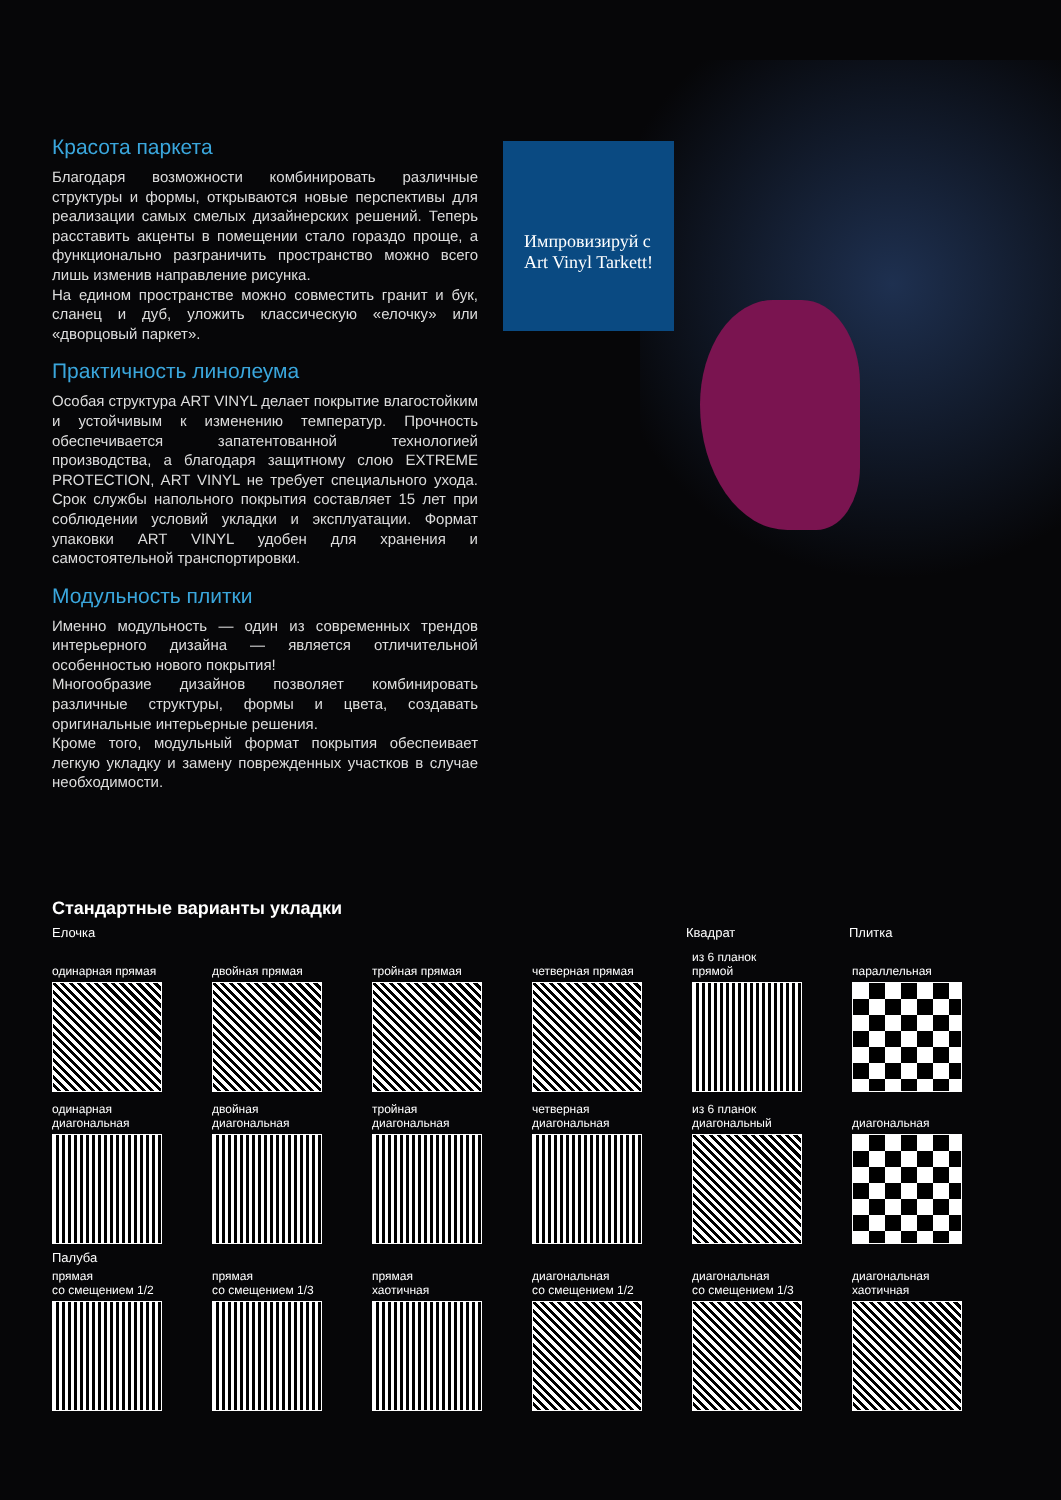Красота паркета
Благодаря возможности комбинировать различные структуры и формы, открываются новые перспективы для реализации самых смелых дизайнерских решений. Теперь расставить акценты в помещении стало гораздо проще, а функционально разграничить пространство можно всего лишь изменив направление рисунка.
На едином пространстве можно совместить гранит и бук, сланец и дуб, уложить классическую «елочку» или «дворцовый паркет».
Практичность линолеума
Особая структура ART VINYL делает покрытие влагостойким и устойчивым к изменению температур. Прочность обеспечивается запатентованной технологией производства, а благодаря защитному слою EXTREME PROTECTION, ART VINYL не требует специального ухода. Срок службы напольного покрытия составляет 15 лет при соблюдении условий укладки и эксплуатации. Формат упаковки ART VINYL удобен для хранения и самостоятельной транспортировки.
Модульность плитки
Именно модульность — один из современных трендов интерьерного дизайна — является отличительной особенностью нового покрытия!
Многообразие дизайнов позволяет комбинировать различные структуры, формы и цвета, создавать оригинальные интерьерные решения.
Кроме того, модульный формат покрытия обеспеивает легкую укладку и замену поврежденных участков в случае необходимости.
Импровизируй с Art Vinyl Tarkett!
Стандартные варианты укладки
Елочка Квадрат Плитка
одинарная прямая двойная прямая тройная прямая четверная прямая из 6 планок
прямой
параллельная
одинарная
диагональная
двойная
диагональная
тройная
диагональная
четверная
диагональная
из 6 планок
диагональный
диагональная
Палуба
прямая
со смещением 1/2
прямая
со смещением 1/3
прямая
хаотичная
диагональная
со смещением 1/2
диагональная
со смещением 1/3
диагональная
хаотичная